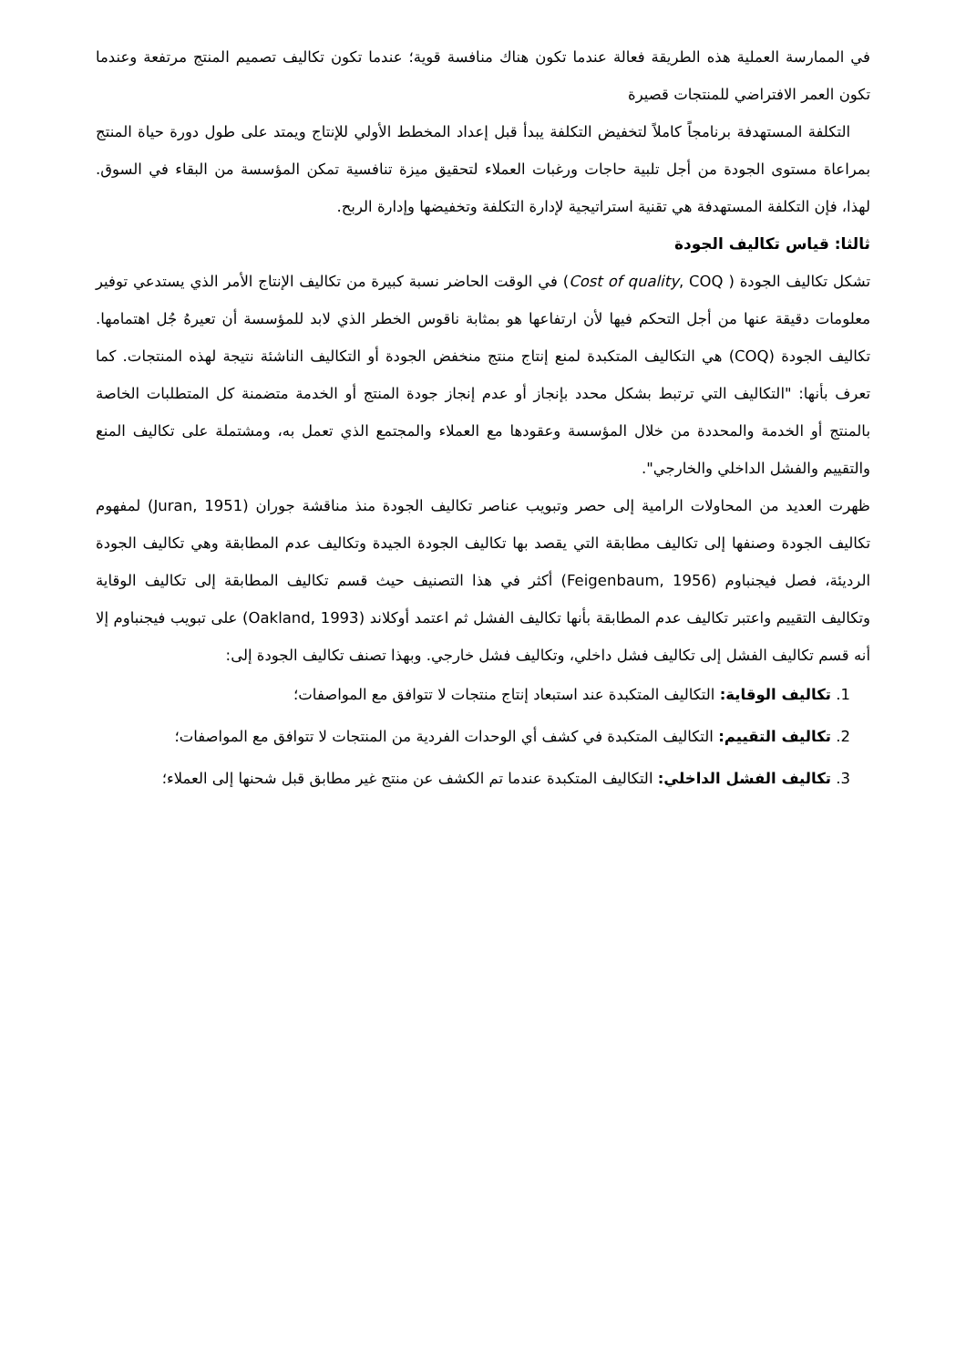في الممارسة العملية هذه الطريقة فعالة عندما تكون هناك منافسة قوية؛ عندما تكون تكاليف تصميم المنتج مرتفعة وعندما تكون العمر الافتراضي للمنتجات قصيرة
التكلفة المستهدفة برنامجاً كاملاً لتخفيض التكلفة يبدأ قبل إعداد المخطط الأولي للإنتاج ويمتد على طول دورة حياة المنتج بمراعاة مستوى الجودة من أجل تلبية حاجات ورغبات العملاء لتحقيق ميزة تنافسية تمكن المؤسسة من البقاء في السوق. لهذا، فإن التكلفة المستهدفة هي تقنية استراتيجية لإدارة التكلفة وتخفيضها وإدارة الربح.
ثالثا: قياس تكاليف الجودة
تشكل تكاليف الجودة ( Cost of quality, COQ) في الوقت الحاضر نسبة كبيرة من تكاليف الإنتاج الأمر الذي يستدعي توفير معلومات دقيقة عنها من أجل التحكم فيها لأن ارتفاعها هو بمثابة ناقوس الخطر الذي لابد للمؤسسة أن تعيرهُ جُل اهتمامها. تكاليف الجودة (COQ) هي التكاليف المتكبدة لمنع إنتاج منتج منخفض الجودة أو التكاليف الناشئة نتيجة لهذه المنتجات. كما تعرف بأنها: "التكاليف التي ترتبط بشكل محدد بإنجاز أو عدم إنجاز جودة المنتج أو الخدمة متضمنة كل المتطلبات الخاصة بالمنتج أو الخدمة والمحددة من خلال المؤسسة وعقودها مع العملاء والمجتمع الذي تعمل به، ومشتملة على تكاليف المنع والتقييم والفشل الداخلي والخارجي".
ظهرت العديد من المحاولات الرامية إلى حصر وتبويب عناصر تكاليف الجودة منذ مناقشة جوران (Juran, 1951) لمفهوم تكاليف الجودة وصنفها إلى تكاليف مطابقة التي يقصد بها تكاليف الجودة الجيدة وتكاليف عدم المطابقة وهي تكاليف الجودة الرديئة، فصل فيجنباوم (Feigenbaum, 1956) أكثر في هذا التصنيف حيث قسم تكاليف المطابقة إلى تكاليف الوقاية وتكاليف التقييم واعتبر تكاليف عدم المطابقة بأنها تكاليف الفشل ثم اعتمد أوكلاند (Oakland, 1993) على تبويب فيجنباوم إلا أنه قسم تكاليف الفشل إلى تكاليف فشل داخلي، وتكاليف فشل خارجي. وبهذا تصنف تكاليف الجودة إلى:
1. تكاليف الوقاية: التكاليف المتكبدة عند استبعاد إنتاج منتجات لا تتوافق مع المواصفات؛
2. تكاليف التقييم: التكاليف المتكبدة في كشف أي الوحدات الفردية من المنتجات لا تتوافق مع المواصفات؛
3. تكاليف الفشل الداخلي: التكاليف المتكبدة عندما تم الكشف عن منتج غير مطابق قبل شحنها إلى العملاء؛